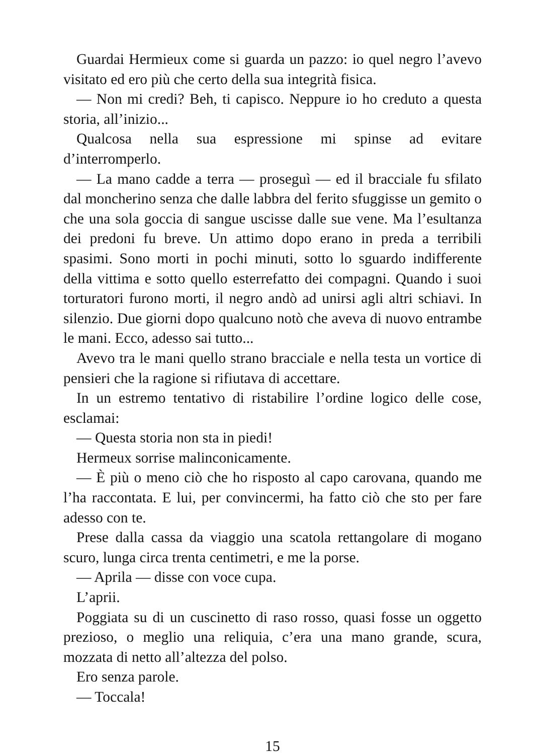Guardai Hermieux come si guarda un pazzo: io quel negro l’avevo visitato ed ero più che certo della sua integrità fisica.
— Non mi credi? Beh, ti capisco. Neppure io ho creduto a questa storia, all’inizio...
Qualcosa nella sua espressione mi spinse ad evitare d’interromperlo.
— La mano cadde a terra — proseguì — ed il bracciale fu sfilato dal moncherino senza che dalle labbra del ferito sfuggisse un gemito o che una sola goccia di sangue uscisse dalle sue vene. Ma l’esultanza dei predoni fu breve. Un attimo dopo erano in preda a terribili spasimi. Sono morti in pochi minuti, sotto lo sguardo indifferente della vittima e sotto quello esterrefatto dei compagni. Quando i suoi torturatori furono morti, il negro andò ad unirsi agli altri schiavi. In silenzio. Due giorni dopo qualcuno notò che aveva di nuovo entrambe le mani. Ecco, adesso sai tutto...
Avevo tra le mani quello strano bracciale e nella testa un vortice di pensieri che la ragione si rifiutava di accettare.
In un estremo tentativo di ristabilire l’ordine logico delle cose, esclamai:
— Questa storia non sta in piedi!
Hermeux sorrise malinconicamente.
— È più o meno ciò che ho risposto al capo carovana, quando me l’ha raccontata. E lui, per convincermi, ha fatto ciò che sto per fare adesso con te.
Prese dalla cassa da viaggio una scatola rettangolare di mogano scuro, lunga circa trenta centimetri, e me la porse.
— Aprila — disse con voce cupa.
L’aprii.
Poggiata su di un cuscinetto di raso rosso, quasi fosse un oggetto prezioso, o meglio una reliquia, c’era una mano grande, scura, mozzata di netto all’altezza del polso.
Ero senza parole.
— Toccala!
15